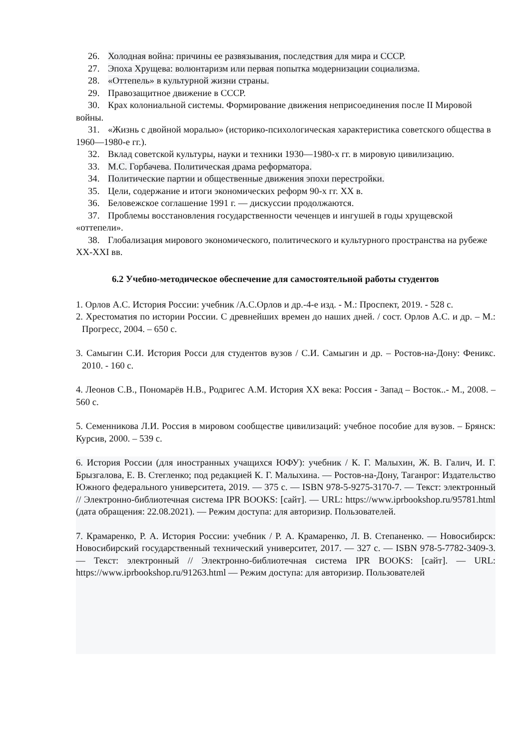26. Холодная война: причины ее развязывания, последствия для мира и СССР.
27. Эпоха Хрущева: волюнтаризм или первая попытка модернизации социализма.
28. «Оттепель» в культурной жизни страны.
29. Правозащитное движение в СССР.
30. Крах колониальной системы. Формирование движения неприсоединения после II Мировой войны.
31. «Жизнь с двойной моралью» (историко-психологическая характеристика советского общества в 1960—1980-е гг.).
32. Вклад советской культуры, науки и техники 1930—1980-х гг. в мировую цивилизацию.
33. М.С. Горбачева. Политическая драма реформатора.
34. Политические партии и общественные движения эпохи перестройки.
35. Цели, содержание и итоги экономических реформ 90-х гг. ХХ в.
36. Беловежское соглашение 1991 г. — дискуссии продолжаются.
37. Проблемы восстановления государственности чеченцев и ингушей в годы хрущевской «оттепели».
38. Глобализация мирового экономического, политического и культурного пространства на рубеже XX-XXI вв.
6.2 Учебно-методическое обеспечение для самостоятельной работы студентов
1. Орлов А.С. История России: учебник /А.С.Орлов и др.-4-е изд. - М.: Проспект, 2019. - 528 с.
2. Хрестоматия по истории России. С древнейших времен до наших дней. / сост. Орлов А.С. и др. – М.: Прогресс, 2004. – 650 с.
3. Самыгин С.И. История Росси для студентов вузов / С.И. Самыгин и др. – Ростов-на-Дону: Феникс. 2010. - 160 с.
4. Леонов С.В., Пономарёв Н.В., Родригес А.М. История ХХ века: Россия - Запад – Восток..- М., 2008. – 560 с.
5. Семенникова Л.И. Россия в мировом сообществе цивилизаций: учебное пособие для вузов. – Брянск: Курсив, 2000. – 539 с.
6. История России (для иностранных учащихся ЮФУ): учебник / К. Г. Малыхин, Ж. В. Галич, И. Г. Брызгалова, Е. В. Стегленко; под редакцией К. Г. Малыхина. — Ростов-на-Дону, Таганрог: Издательство Южного федерального университета, 2019. — 375 с. — ISBN 978-5-9275-3170-7. — Текст: электронный // Электронно-библиотечная система IPR BOOKS: [сайт]. — URL: https://www.iprbookshop.ru/95781.html (дата обращения: 22.08.2021). — Режим доступа: для авторизир. Пользователей.
7. Крамаренко, Р. А. История России: учебник / Р. А. Крамаренко, Л. В. Степаненко. — Новосибирск: Новосибирский государственный технический университет, 2017. — 327 с. — ISBN 978-5-7782-3409-3. — Текст: электронный // Электронно-библиотечная система IPR BOOKS: [сайт]. — URL: https://www.iprbookshop.ru/91263.html — Режим доступа: для авторизир. Пользователей